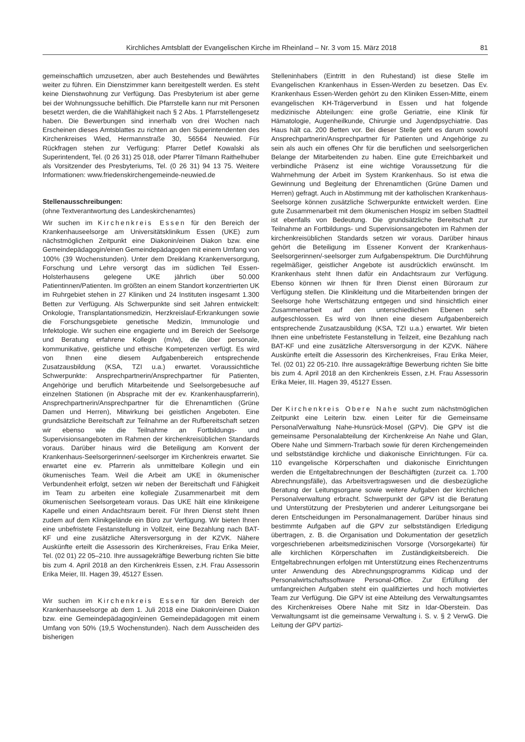Kirchliches Amtsblatt der Evangelischen Kirche im Rheinland – Nr. 3 vom 15. März 2018 81
gemeinschaftlich umzusetzen, aber auch Bestehendes und Bewährtes weiter zu führen. Ein Dienstzimmer kann bereitgestellt werden. Es steht keine Dienstwohnung zur Verfügung. Das Presbyterium ist aber gerne bei der Wohnungssuche behilflich. Die Pfarrstelle kann nur mit Personen besetzt werden, die die Wahlfähigkeit nach § 2 Abs. 1 Pfarrstellengesetz haben. Die Bewerbungen sind innerhalb von drei Wochen nach Erscheinen dieses Amtsblattes zu richten an den Superintendenten des Kirchenkreises Wied, Hermannstraße 30, 56564 Neuwied. Für Rückfragen stehen zur Verfügung: Pfarrer Detlef Kowalski als Superintendent, Tel. (0 26 31) 25 018, oder Pfarrer Tilmann Raithelhuber als Vorsitzender des Presbyteriums, Tel. (0 26 31) 94 13 75. Weitere Informationen: www.friedenskirchengemeinde-neuwied.de
Stellenausschreibungen:
(ohne Textverantwortung des Landeskirchenamtes)
Wir suchen im Kirchenkreis Essen für den Bereich der Krankenhauseelsorge am Universitätsklinikum Essen (UKE) zum nächstmöglichen Zeitpunkt eine Diakonin/einen Diakon bzw. eine Gemeindepädagogin/einen Gemeindepädagogen mit einem Umfang von 100% (39 Wochenstunden). Unter dem Dreiklang Krankenversorgung, Forschung und Lehre versorgt das im südlichen Teil Essen-Holsterhausens gelegene UKE jährlich über 50.000 Patientinnen/Patienten. Im größten an einem Standort konzentrierten UK im Ruhrgebiet stehen in 27 Kliniken und 24 Instituten insgesamt 1.300 Betten zur Verfügung. Als Schwerpunkte sind seit Jahren entwickelt: Onkologie, Transplantationsmedizin, Herzkreislauf-Erkrankungen sowie die Forschungsgebiete genetische Medizin, Immunologie und Infektologie. Wir suchen eine engagierte und im Bereich der Seelsorge und Beratung erfahrene Kollegin (m/w), die über personale, kommunikative, geistliche und ethische Kompetenzen verfügt. Es wird von Ihnen eine diesem Aufgabenbereich entsprechende Zusatzausbildung (KSA, TZI u.a.) erwartet. Voraussichtliche Schwerpunkte: Ansprechpartnerin/Ansprechpartner für Patienten, Angehörige und beruflich Mitarbeitende und Seelsorgebesuche auf einzelnen Stationen (in Absprache mit der ev. Krankenhauspfarrerin), Ansprechpartnerin/Ansprechpartner für die Ehrenamtlichen (Grüne Damen und Herren), Mitwirkung bei geistlichen Angeboten. Eine grundsätzliche Bereitschaft zur Teilnahme an der Rufbereitschaft setzen wir ebenso wie die Teilnahme an Fortbildungs- und Supervisionsangeboten im Rahmen der kirchenkreisüblichen Standards voraus. Darüber hinaus wird die Beteiligung am Konvent der Krankenhaus-Seelsorgerinnen/-seelsorger im Kirchenkreis erwartet. Sie erwartet eine ev. Pfarrerin als unmittelbare Kollegin und ein ökumenisches Team. Weil die Arbeit am UKE in ökumenischer Verbundenheit erfolgt, setzen wir neben der Bereitschaft und Fähigkeit im Team zu arbeiten eine kollegiale Zusammenarbeit mit dem ökumenischen Seelsorgeteam voraus. Das UKE hält eine klinikeigene Kapelle und einen Andachtsraum bereit. Für Ihren Dienst steht Ihnen zudem auf dem Klinikgelände ein Büro zur Verfügung. Wir bieten Ihnen eine unbefristete Festanstellung in Vollzeit, eine Bezahlung nach BAT-KF und eine zusätzliche Altersversorgung in der KZVK. Nähere Auskünfte erteilt die Assessorin des Kirchenkreises, Frau Erika Meier, Tel. (02 01) 22 05–210. Ihre aussagekräftige Bewerbung richten Sie bitte bis zum 4. April 2018 an den Kirchenkreis Essen, z.H. Frau Assessorin Erika Meier, III. Hagen 39, 45127 Essen.
Wir suchen im Kirchenkreis Essen für den Bereich der Krankenhauseelsorge ab dem 1. Juli 2018 eine Diakonin/einen Diakon bzw. eine Gemeindepädagogin/einen Gemeindepädagogen mit einem Umfang von 50% (19,5 Wochenstunden). Nach dem Ausscheiden des bisherigen
Stelleninhabers (Eintritt in den Ruhestand) ist diese Stelle im Evangelischen Krankenhaus in Essen-Werden zu besetzen. Das Ev. Krankenhaus Essen-Werden gehört zu den Kliniken Essen-Mitte, einem evangelischen KH-Trägerverbund in Essen und hat folgende medizinische Abteilungen: eine große Geriatrie, eine Klinik für Hämatologie, Augenheilkunde, Chirurgie und Jugendpsychiatrie. Das Haus hält ca. 200 Betten vor. Bei dieser Stelle geht es darum sowohl Ansprechpartnerin/Ansprechpartner für Patienten und Angehörige zu sein als auch ein offenes Ohr für die beruflichen und seelsorgerlichen Belange der Mitarbeitenden zu haben. Eine gute Erreichbarkeit und verbindliche Präsenz ist eine wichtige Voraussetzung für die Wahrnehmung der Arbeit im System Krankenhaus. So ist etwa die Gewinnung und Begleitung der Ehrenamtlichen (Grüne Damen und Herren) gefragt. Auch in Abstimmung mit der katholischen Krankenhaus-Seelsorge können zusätzliche Schwerpunkte entwickelt werden. Eine gute Zusammenarbeit mit dem ökumenischen Hospiz im selben Stadtteil ist ebenfalls von Bedeutung. Die grundsätzliche Bereitschaft zur Teilnahme an Fortbildungs- und Supervisionsangeboten im Rahmen der kirchenkreisüblichen Standards setzen wir voraus. Darüber hinaus gehört die Beteiligung im Essener Konvent der Krankenhaus-Seelsorgerinnen/-seelsorger zum Aufgabenspektrum. Die Durchführung regelmäßiger, geistlicher Angebote ist ausdrücklich erwünscht. Im Krankenhaus steht Ihnen dafür ein Andachtsraum zur Verfügung. Ebenso können wir Ihnen für Ihren Dienst einen Büroraum zur Verfügung stellen. Die Klinikleitung und die Mitarbeitenden bringen der Seelsorge hohe Wertschätzung entgegen und sind hinsichtlich einer Zusammenarbeit auf den unterschiedlichen Ebenen sehr aufgeschlossen. Es wird von Ihnen eine diesem Aufgabenbereich entsprechende Zusatzausbildung (KSA, TZI u.a.) erwartet. Wir bieten Ihnen eine unbefristete Festanstellung in Teilzeit, eine Bezahlung nach BAT-KF und eine zusätzliche Altersversorgung in der KZVK. Nähere Auskünfte erteilt die Assessorin des Kirchenkreises, Frau Erika Meier, Tel. (02 01) 22 05-210. Ihre aussagekräftige Bewerbung richten Sie bitte bis zum 4. April 2018 an den Kirchenkreis Essen, z.H. Frau Assessorin Erika Meier, III. Hagen 39, 45127 Essen.
Der Kirchenkreis Obere Nahe sucht zum nächstmöglichen Zeitpunkt eine Leiterin bzw. einen Leiter für die Gemeinsame PersonalVerwaltung Nahe-Hunsrück-Mosel (GPV). Die GPV ist die gemeinsame Personalabteilung der Kirchenkreise An Nahe und Glan, Obere Nahe und Simmern-Trarbach sowie für deren Kirchengemeinden und selbstständige kirchliche und diakonische Einrichtungen. Für ca. 110 evangelische Körperschaften und diakonische Einrichtungen werden die Entgeltabrechnungen der Beschäftigten (zurzeit ca. 1.700 Abrechnungsfälle), das Arbeitsvertragswesen und die diesbezügliche Beratung der Leitungsorgane sowie weitere Aufgaben der kirchlichen Personalverwaltung erbracht. Schwerpunkt der GPV ist die Beratung und Unterstützung der Presbyterien und anderer Leitungsorgane bei deren Entscheidungen im Personalmanagement. Darüber hinaus sind bestimmte Aufgaben auf die GPV zur selbstständigen Erledigung übertragen, z. B. die Organisation und Dokumentation der gesetzlich vorgeschriebenen arbeitsmedizinischen Vorsorge (Vorsorgekartei) für alle kirchlichen Körperschaften im Zuständigkeitsbereich. Die Entgeltabrechnungen erfolgen mit Unterstützung eines Rechenzentrums unter Anwendung des Abrechnungsprogramms Kidicap und der Personalwirtschaftssoftware Personal-Office. Zur Erfüllung der umfangreichen Aufgaben steht ein qualifiziertes und hoch motiviertes Team zur Verfügung. Die GPV ist eine Abteilung des Verwaltungsamtes des Kirchenkreises Obere Nahe mit Sitz in Idar-Oberstein. Das Verwaltungsamt ist die gemeinsame Verwaltung i. S. v. § 2 VerwG. Die Leitung der GPV partizi-